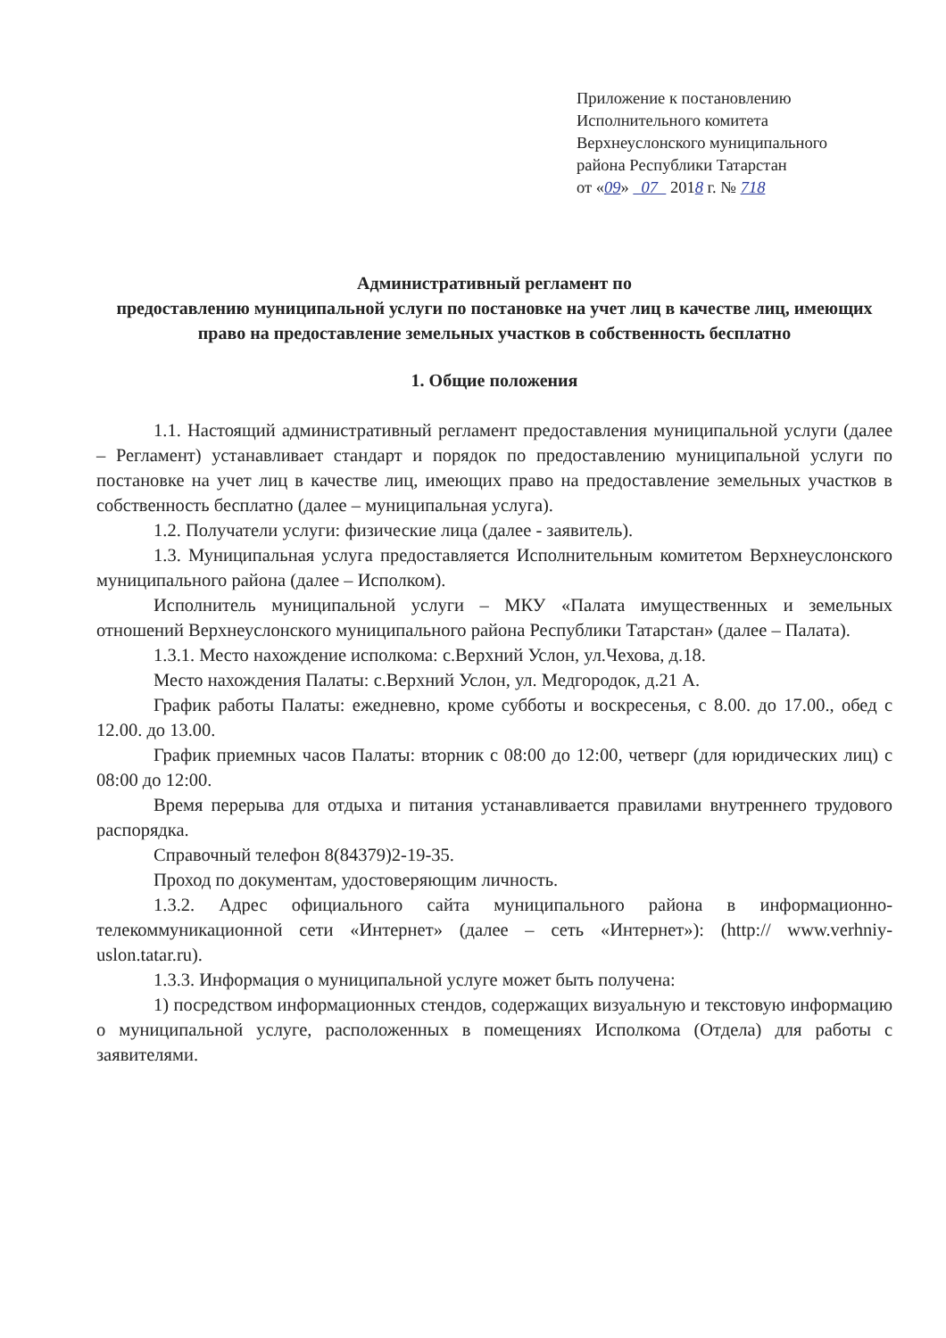Приложение к постановлению
Исполнительного комитета
Верхнеуслонского муниципального
района Республики Татарстан
от «09» 07 2018 г. № 718
Административный регламент по
предоставлению муниципальной услуги по постановке на учет лиц в качестве лиц, имеющих право на предоставление земельных участков в собственность бесплатно
1. Общие положения
1.1. Настоящий административный регламент предоставления муниципальной услуги (далее – Регламент) устанавливает стандарт и порядок по предоставлению муниципальной услуги по постановке на учет лиц в качестве лиц, имеющих право на предоставление земельных участков в собственность бесплатно (далее – муниципальная услуга).
1.2. Получатели услуги: физические лица (далее - заявитель).
1.3. Муниципальная услуга предоставляется Исполнительным комитетом Верхнеуслонского муниципального района (далее – Исполком).
Исполнитель муниципальной услуги – МКУ «Палата имущественных и земельных отношений Верхнеуслонского муниципального района Республики Татарстан» (далее – Палата).
1.3.1. Место нахождение исполкома: с.Верхний Услон, ул.Чехова, д.18.
Место нахождения Палаты: с.Верхний Услон, ул. Медгородок, д.21 А.
График работы Палаты: ежедневно, кроме субботы и воскресенья, с 8.00. до 17.00., обед с 12.00. до 13.00.
График приемных часов Палаты: вторник с 08:00 до 12:00, четверг (для юридических лиц) с 08:00 до 12:00.
Время перерыва для отдыха и питания устанавливается правилами внутреннего трудового распорядка.
Справочный телефон 8(84379)2-19-35.
Проход по документам, удостоверяющим личность.
1.3.2. Адрес официального сайта муниципального района в информационно-телекоммуникационной сети «Интернет» (далее – сеть «Интернет»): (http:// www.verhniy-uslon.tatar.ru).
1.3.3. Информация о муниципальной услуге может быть получена:
1) посредством информационных стендов, содержащих визуальную и текстовую информацию о муниципальной услуге, расположенных в помещениях Исполкома (Отдела) для работы с заявителями.